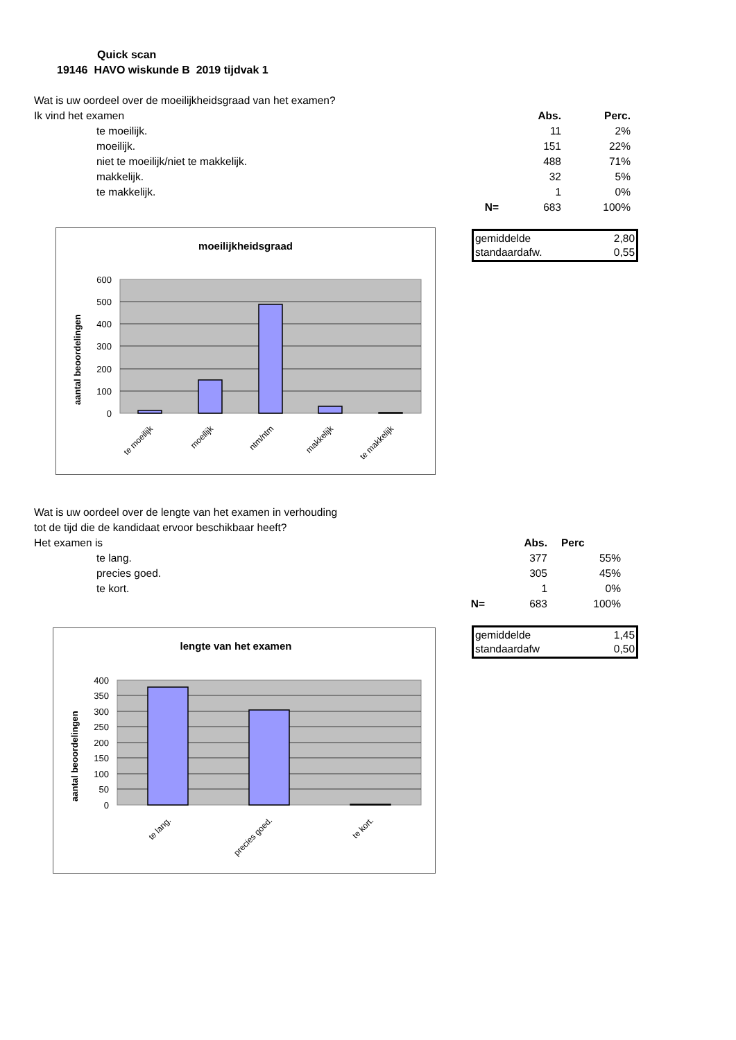Quick scan
19146 HAVO wiskunde B 2019 tijdvak 1
| Wat is uw oordeel over de moeilijkheidsgraad van het examen? | | | | |
| Ik vind het examen | | | Abs. | Perc. |
| | te moeilijk. | | 11 | 2% |
| | moeilijk. | | 151 | 22% |
| | niet te moeilijk/niet te makkelijk. | | 488 | 71% |
| | makkelijk. | | 32 | 5% |
| | te makkelijk. | | 1 | 0% |
| | | N= | 683 | 100% |
gemiddelde 2,80
standaardafw. 0,55
moeilijkheidsgraad
600
500
400
300
200
100
0
aantal beoordelingen
te moeilijk
moeilijk
ntm/ntm
makkelijk
te makkelijk
| Wat is uw oordeel over de lengte van het examen in verhouding | | | | |
| tot de tijd die de kandidaat ervoor beschikbaar heeft? | | | | |
| Het examen is | | | Abs. | Perc |
| | te lang. | | 377 | 55% |
| | precies goed. | | 305 | 45% |
| | te kort. | | 1 | 0% |
| | | N= | 683 | 100% |
gemiddelde 1,45
standaardafw 0,50
lengte van het examen
400
350
300
250
200
150
100
50
0
aantal beoordelingen
te lang.
precies goed.
te kort.